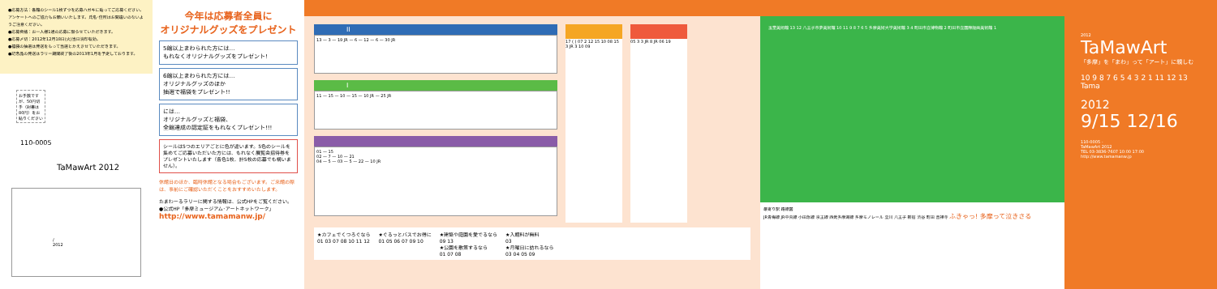●応募方法：各館のシール1枚ずつを応募ハガキに貼ってご応募ください。アンケートへのご協力もお願いいたします。氏名･住所はお間違いのないようご注意ください。
●応募資格：お一人様1通の応募に限らせていただきます。
●応募〆切：2012年12月18日(火)当日消印有効。
●福袋の抽選は発送をもって当選とかえさせていただきます。
●記念品の発送はラリー期間終了後の2013年1月を予定しております。
お手数ですが、50円切手（封書は80円）をお貼りください
110-0005
TaMawArt 2012
/
2012
今年は応募者全員に
オリジナルグッズをプレゼント
5館以上まわられた方には…
もれなくオリジナルグッズをプレゼント!
6館以上まわられた方には…
オリジナルグッズのほか
抽選で福袋をプレゼント!!
には…
オリジナルグッズと福袋、
全館達成の認定証をもれなくプレゼント!!!
シールは5つのエリアごとに色が違います。5色のシールを集めてご応募いただいた方には、もれなく展覧会招待券をプレゼントいたします（各色1枚、計5枚の応募でも構いません）。
休館日のほか、臨時休館となる場合もございます。ご来館の際は、事前にご確認いただくことをおすすめいたします。
たまわーるラリーに関する情報は、公式HPをご覧ください。
●公式HP「多摩ミュージアム･アートネットワーク」
http://www.tamamanw.jp/
II
13 — 3 — 19 JR — 6 — 12 — 6 — 30 JR
I
11 — 15 — 10 — 15 — 10 JR — 25 JR
01 — 15
02 — 7 — 10 — 21
04 — 5 — 03 — 5 — 22 — 10 JR
17 ( ) 07 2 12 15 10 08 15 3 JR 3 10 09
05 3 3 JR 8 JR 06 19
★カフェでくつろぐなら
01 03 07 08 10 11 12
★ぐるっとバスでお得に
01 05 06 07 09 10
★建築や庭園を愛でるなら
09 13
★公園を散策するなら
01 07 08
★入館料が無料
03
★月曜日に訪れるなら
03 04 05 09
玉堂美術館 13 12 八王子市夢美術館 10 11 9 8 7 6 5 多摩美術大学美術館 3 4 町田市立博物館 2 町田市立国際版画美術館 1
最寄り駅 路線図
JR青梅線 JR中央線 小田急線 京王線 西武多摩湖線 多摩モノレール 立川 八王子 新宿 渋谷 町田 吉祥寺 ふきゃっ! 多摩って泣きさる
2012
TaMawArt
「多摩」を「まわ」って「アート」に親しむ
10 9 8 7 6 5 4 3 2 1 11 12 13 Tama
2012
9/15 12/16
110-0005 -
TaMawArt 2012
TEL 03-3836-7607 10:00 17:00
http://www.tamamanw.jp